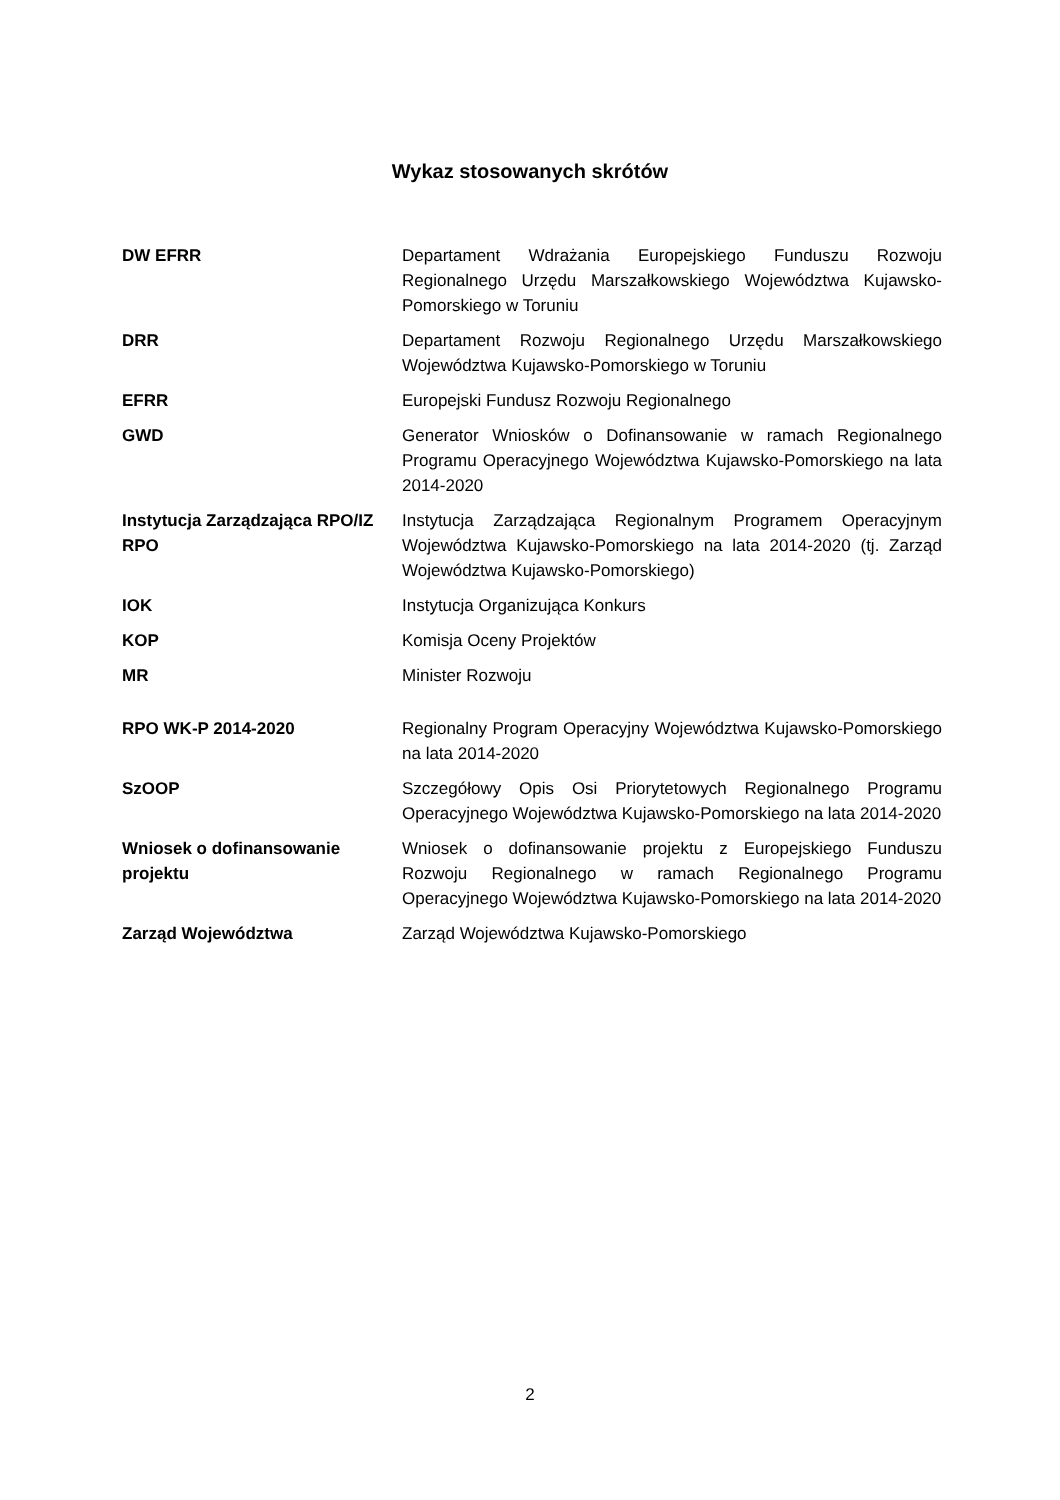Wykaz stosowanych skrótów
| DW EFRR | Departament Wdrażania Europejskiego Funduszu Rozwoju Regionalnego Urzędu Marszałkowskiego Województwa Kujawsko-Pomorskiego w Toruniu |
| DRR | Departament Rozwoju Regionalnego Urzędu Marszałkowskiego Województwa Kujawsko-Pomorskiego w Toruniu |
| EFRR | Europejski Fundusz Rozwoju Regionalnego |
| GWD | Generator Wniosków o Dofinansowanie w ramach Regionalnego Programu Operacyjnego Województwa Kujawsko-Pomorskiego na lata 2014-2020 |
| Instytucja Zarządzająca RPO/IZ RPO | Instytucja Zarządzająca Regionalnym Programem Operacyjnym Województwa Kujawsko-Pomorskiego na lata 2014-2020 (tj. Zarząd Województwa Kujawsko-Pomorskiego) |
| IOK | Instytucja Organizująca Konkurs |
| KOP | Komisja Oceny Projektów |
| MR | Minister Rozwoju |
| RPO WK-P 2014-2020 | Regionalny Program Operacyjny Województwa Kujawsko-Pomorskiego na lata 2014-2020 |
| SzOOP | Szczegółowy Opis Osi Priorytetowych Regionalnego Programu Operacyjnego Województwa Kujawsko-Pomorskiego na lata 2014-2020 |
| Wniosek o dofinansowanie projektu | Wniosek o dofinansowanie projektu z Europejskiego Funduszu Rozwoju Regionalnego w ramach Regionalnego Programu Operacyjnego Województwa Kujawsko-Pomorskiego na lata 2014-2020 |
| Zarząd Województwa | Zarząd Województwa Kujawsko-Pomorskiego |
2